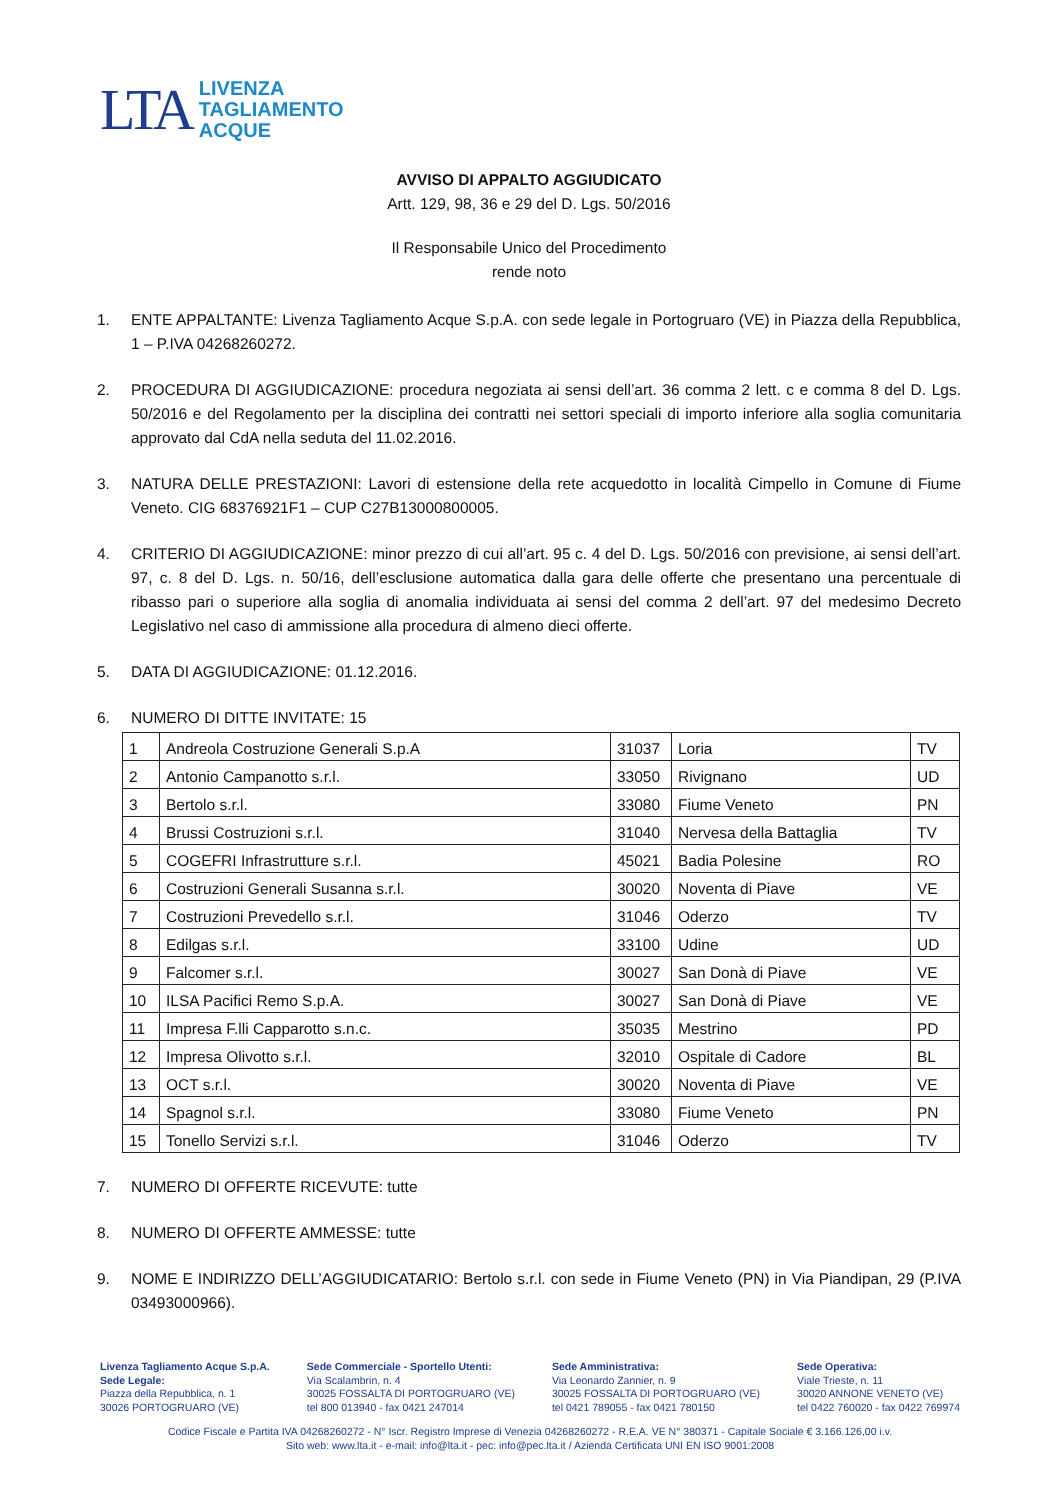LTA
LIVENZA
TAGLIAMENTO
ACQUE
AVVISO DI APPALTO AGGIUDICATO
Artt. 129, 98, 36 e 29 del D. Lgs. 50/2016
Il Responsabile Unico del Procedimento
rende noto
1. ENTE APPALTANTE: Livenza Tagliamento Acque S.p.A. con sede legale in Portogruaro (VE) in Piazza della Repubblica, 1 – P.IVA 04268260272.
2. PROCEDURA DI AGGIUDICAZIONE: procedura negoziata ai sensi dell’art. 36 comma 2 lett. c e comma 8 del D. Lgs. 50/2016 e del Regolamento per la disciplina dei contratti nei settori speciali di importo inferiore alla soglia comunitaria approvato dal CdA nella seduta del 11.02.2016.
3. NATURA DELLE PRESTAZIONI: Lavori di estensione della rete acquedotto in località Cimpello in Comune di Fiume Veneto. CIG 68376921F1 – CUP C27B13000800005.
4. CRITERIO DI AGGIUDICAZIONE: minor prezzo di cui all’art. 95 c. 4 del D. Lgs. 50/2016 con previsione, ai sensi dell’art. 97, c. 8 del D. Lgs. n. 50/16, dell’esclusione automatica dalla gara delle offerte che presentano una percentuale di ribasso pari o superiore alla soglia di anomalia individuata ai sensi del comma 2 dell’art. 97 del medesimo Decreto Legislativo nel caso di ammissione alla procedura di almeno dieci offerte.
5. DATA DI AGGIUDICAZIONE: 01.12.2016.
6. NUMERO DI DITTE INVITATE: 15
| 1 | Andreola Costruzione Generali S.p.A | 31037 | Loria | TV |
| 2 | Antonio Campanotto s.r.l. | 33050 | Rivignano | UD |
| 3 | Bertolo s.r.l. | 33080 | Fiume Veneto | PN |
| 4 | Brussi Costruzioni s.r.l. | 31040 | Nervesa della Battaglia | TV |
| 5 | COGEFRI Infrastrutture s.r.l. | 45021 | Badia Polesine | RO |
| 6 | Costruzioni Generali Susanna s.r.l. | 30020 | Noventa di Piave | VE |
| 7 | Costruzioni Prevedello s.r.l. | 31046 | Oderzo | TV |
| 8 | Edilgas s.r.l. | 33100 | Udine | UD |
| 9 | Falcomer s.r.l. | 30027 | San Donà di Piave | VE |
| 10 | ILSA Pacifici Remo S.p.A. | 30027 | San Donà di Piave | VE |
| 11 | Impresa F.lli Capparotto s.n.c. | 35035 | Mestrino | PD |
| 12 | Impresa Olivotto s.r.l. | 32010 | Ospitale di Cadore | BL |
| 13 | OCT s.r.l. | 30020 | Noventa di Piave | VE |
| 14 | Spagnol s.r.l. | 33080 | Fiume Veneto | PN |
| 15 | Tonello Servizi s.r.l. | 31046 | Oderzo | TV |
7. NUMERO DI OFFERTE RICEVUTE: tutte
8. NUMERO DI OFFERTE AMMESSE: tutte
9. NOME E INDIRIZZO DELL’AGGIUDICATARIO: Bertolo s.r.l. con sede in Fiume Veneto (PN) in Via Piandipan, 29 (P.IVA 03493000966).
Livenza Tagliamento Acque S.p.A.
Sede Legale:
Piazza della Repubblica, n. 1
30026 PORTOGRUARO (VE)
Sede Commerciale - Sportello Utenti:
Via Scalambrin, n. 4
30025 FOSSALTA DI PORTOGRUARO (VE)
tel 800 013940 - fax 0421 247014
Sede Amministrativa:
Via Leonardo Zannier, n. 9
30025 FOSSALTA DI PORTOGRUARO (VE)
tel 0421 789055 - fax 0421 780150
Sede Operativa:
Viale Trieste, n. 11
30020 ANNONE VENETO (VE)
tel 0422 760020 - fax 0422 769974
Codice Fiscale e Partita IVA 04268260272 - N° Iscr. Registro Imprese di Venezia 04268260272 - R.E.A. VE N° 380371 - Capitale Sociale € 3.166.126,00 i.v.
Sito web: www.lta.it - e-mail: info@lta.it - pec: info@pec.lta.it / Azienda Certificata UNI EN ISO 9001:2008